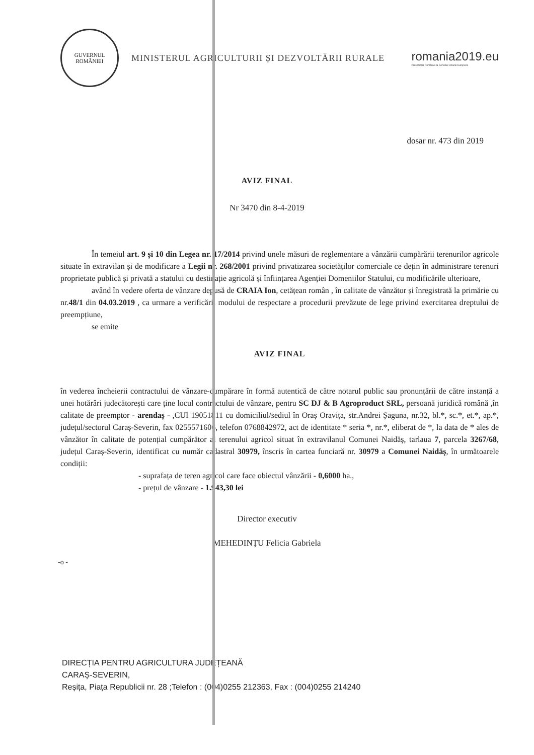GUVERNUL ROMÂNIEI
MINISTERUL AGRICULTURII ȘI DEZVOLTĂRII RURALE
romania2019.eu
Președinția României la Consiliul Uniunii Europene
dosar nr. 473 din 2019
AVIZ FINAL
Nr 3470 din 8-4-2019
În temeiul art. 9 și 10 din Legea nr. 17/2014 privind unele măsuri de reglementare a vânzării cumpărării terenurilor agricole situate în extravilan și de modificare a Legii nr. 268/2001 privind privatizarea societăților comerciale ce dețin în administrare terenuri proprietate publică și privată a statului cu destinație agricolă și înființarea Agenției Domeniilor Statului, cu modificările ulterioare,
având în vedere oferta de vânzare depusă de CRAIA Ion, cetățean român , în calitate de vânzător și înregistrată la primărie cu nr.48/1 din 04.03.2019 , ca urmare a verificării modului de respectare a procedurii prevăzute de lege privind exercitarea dreptului de preempțiune,
se emite
AVIZ FINAL
în vederea încheierii contractului de vânzare-cumpărare în formă autentică de către notarul public sau pronunțării de către instanță a unei hotărâri judecătorești care ține locul contractului de vânzare, pentru SC DJ & B Agroproduct SRL, persoană juridică română ,în calitate de preemptor - arendaș - ,CUI 19051811 cu domiciliul/sediul în Oraș Oravița, str.Andrei Șaguna, nr.32, bl.*, sc.*, et.*, ap.*, județul/sectorul Caraș-Severin, fax 0255571606, telefon 0768842972, act de identitate * seria *, nr.*, eliberat de *, la data de * ales de vânzător în calitate de potențial cumpărător al terenului agricol situat în extravilanul Comunei Naidăș, tarlaua 7, parcela 3267/68, județul Caraș-Severin, identificat cu număr cadastral 30979, înscris în cartea funciară nr. 30979 a Comunei Naidăș, în următoarele condiții:
- suprafața de teren agricol care face obiectul vânzării - 0,6000 ha.,
- prețul de vânzare - 1.943,30 lei
Director executiv
MEHEDINȚU Felicia Gabriela
-o -
DIRECȚIA PENTRU AGRICULTURA JUDEȚEANĂ
CARAȘ-SEVERIN,
Reșița, Piața Republicii nr. 28 ;Telefon : (004)0255 212363, Fax : (004)0255 214240